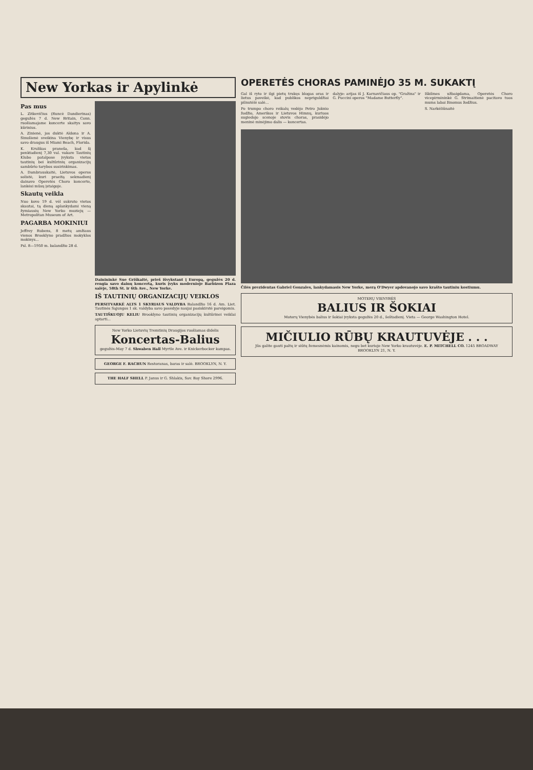New Yorkas ir Apylinkė
Pas mus
L. Zitkevičius (Runcė Dandierinas) gegužės 7 d. New Britain, Conn. ruošiamajame koncerte skaitys savo kūrinius.
A. Zinienė, jos duktė Aldona ir A. Sinušienė sveikina Vienybę ir visus savo draugus iš Miami Beach, Florida.
K. Krulikas praneša, kad šį penktadienį 7,30 val. vakare Tautinių Klubo patalpose įvyksta vietos tautinių bei kultūrinių organizacijų sambūrio tarybos susirinkimas.
A. Dambrauskaitė, Lietuvos operos solistė, kuri praeitą sekmadienį dainavo Operetės Choro koncerte, lankėsi mūsų įstaigoje.
Skautų veikla
Nuo kovo 19 d. vėl sukruto vietos skautai, tą dieną aplankydami vieną žymiausių New Yorko muziejų — Metropolitan Museum of Art.
PAGARBA MOKINIUI
Jeffrey Rubens, 8 metų amžiaus vienos Brooklyno pradžios mokyklos mokinys...
Psl. 8—1950 m. balandžio 28 d.
Dainininkė Sue Griškaitė, prieš išvykstant į Europą, gegužės 20 d. rengia savo dainų koncertą, kuris įvyks modernioje Barbizon Plaza salėje, 58th St. ir 6th Ave., New Yorke.
IŠ TAUTINIŲ ORGANIZACIJŲ VEIKLOS
PERSITVARKĖ ALTS 1 SKYRIAUS VALDYBA Balandžio 16 d. Am. Liet. Tautinės Sąjungos 1 sk. valdyba savo posėdyje naujai pasiskirstė pareigomis.
TAUTIŠKUOJU KELIU Brooklyno tautinių organizacijų kultūrinei veiklai aptarti...
New Yorko Lietuvių Tremtinių Draugijos ruošiamas didelis
Koncertas-Balius
gegužės-May 7 d. Shwaben Hall Myrtle Ave. ir Knickerbocker kampas.
GEORGE F. RACHUN Restoranas, baras ir salė. BROOKLYN, N. Y.
THE HALF SHELL P. Janus ir G. Shlakis, Sav. Bay Shore 2996.
OPERETĖS CHORAS PAMINĖJO 35 M. SUKAKTĮ
Gal iš ryto ir ilgi pietų trukęs blogas oras ir lietus paveikė, kad publikos nepriguldžiai pilnutėlė salė...
Po trumpo choro reikalų vedėjo Petro Juknio žodžio, Amerikos ir Lietuvos Himnų, kuriuos sugiedojo scenoje stovis choras, prasidėjo meninė minėjimo dalis — koncertas.
dalyje: arijas iš J. Karnavičiaus op. "Gražina" ir G. Puccini operos "Madame Butterfly".
Iškilmes užbaigdama, Operetės Choro vicepirmininkė G. Strimaitienė pacitavo tuos mums labai žinomus žodžius.
S. Narkėliūnaitė
Čilės prezidentas Gabriel Gonzales, lankydamasis New Yorke, merą O'Dwyer apdovanojo savo krašto tautiniu kostiumu.
MOTERŲ VIENYBĖS
BALIUS IR ŠOKIAI
Moterų Vienybės balius ir šokiai įvyksta gegužės 20 d., šeštadienį. Vieta — George Washington Hotel.
MIČIULIO RŪBŲ KRAUTUVĖJE . . .
Jūs galite gauti paltų ir siūtų žemesnėmis kainomis, negu bet kurioje New Yorko krautuvėje. E. P. MITCHELL CO. 1245 BROADWAY BROOKLYN 21, N. Y.